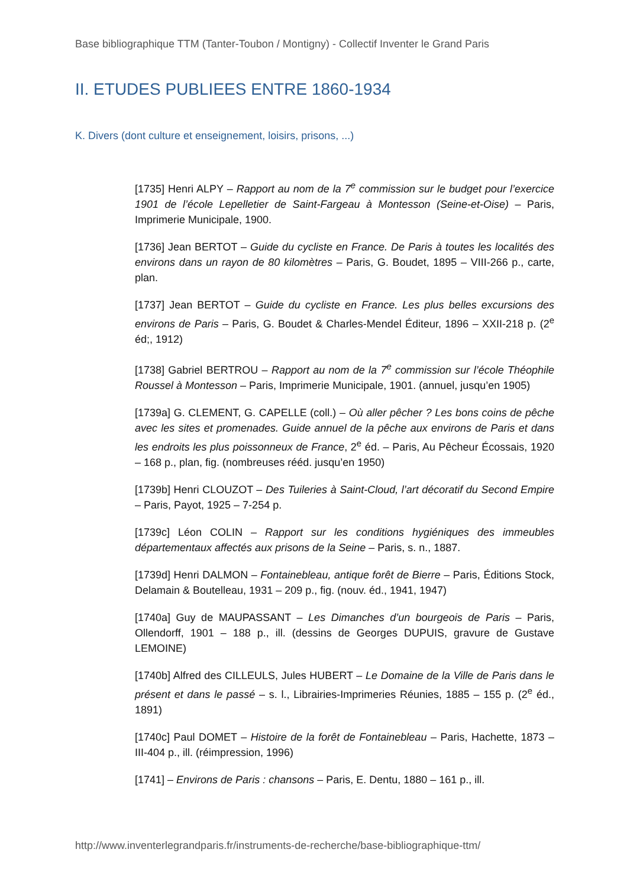Base bibliographique TTM (Tanter-Toubon / Montigny) - Collectif Inventer le Grand Paris
II. ETUDES PUBLIEES ENTRE 1860-1934
K. Divers (dont culture et enseignement, loisirs, prisons, ...)
[1735] Henri ALPY – Rapport au nom de la 7<sup>e</sup> commission sur le budget pour l’exercice 1901 de l’école Lepelletier de Saint-Fargeau à Montesson (Seine-et-Oise) – Paris, Imprimerie Municipale, 1900.
[1736] Jean BERTOT – Guide du cycliste en France. De Paris à toutes les localités des environs dans un rayon de 80 kilomètres – Paris, G. Boudet, 1895 – VIII-266 p., carte, plan.
[1737] Jean BERTOT – Guide du cycliste en France. Les plus belles excursions des environs de Paris – Paris, G. Boudet & Charles-Mendel Éditeur, 1896 – XXII-218 p. (2<sup>e</sup> éd;, 1912)
[1738] Gabriel BERTROU – Rapport au nom de la 7<sup>e</sup> commission sur l’école Théophile Roussel à Montesson – Paris, Imprimerie Municipale, 1901. (annuel, jusqu’en 1905)
[1739a] G. CLEMENT, G. CAPELLE (coll.) – Où aller pêcher ? Les bons coins de pêche avec les sites et promenades. Guide annuel de la pêche aux environs de Paris et dans les endroits les plus poissonneux de France, 2<sup>e</sup> éd. – Paris, Au Pêcheur Écossais, 1920 – 168 p., plan, fig. (nombreuses rééd. jusqu’en 1950)
[1739b] Henri CLOUZOT – Des Tuileries à Saint-Cloud, l’art décoratif du Second Empire – Paris, Payot, 1925 – 7-254 p.
[1739c] Léon COLIN – Rapport sur les conditions hygiéniques des immeubles départementaux affectés aux prisons de la Seine – Paris, s. n., 1887.
[1739d] Henri DALMON – Fontainebleau, antique forêt de Bierre – Paris, Éditions Stock, Delamain & Boutelleau, 1931 – 209 p., fig. (nouv. éd., 1941, 1947)
[1740a] Guy de MAUPASSANT – Les Dimanches d’un bourgeois de Paris – Paris, Ollendorff, 1901 – 188 p., ill. (dessins de Georges DUPUIS, gravure de Gustave LEMOINE)
[1740b] Alfred des CILLEULS, Jules HUBERT – Le Domaine de la Ville de Paris dans le présent et dans le passé – s. l., Librairies-Imprimeries Réunies, 1885 – 155 p. (2<sup>e</sup> éd., 1891)
[1740c] Paul DOMET – Histoire de la forêt de Fontainebleau – Paris, Hachette, 1873 – III-404 p., ill. (réimpression, 1996)
[1741] – Environs de Paris : chansons – Paris, E. Dentu, 1880 – 161 p., ill.
http://www.inventerlegrandparis.fr/instruments-de-recherche/base-bibliographique-ttm/